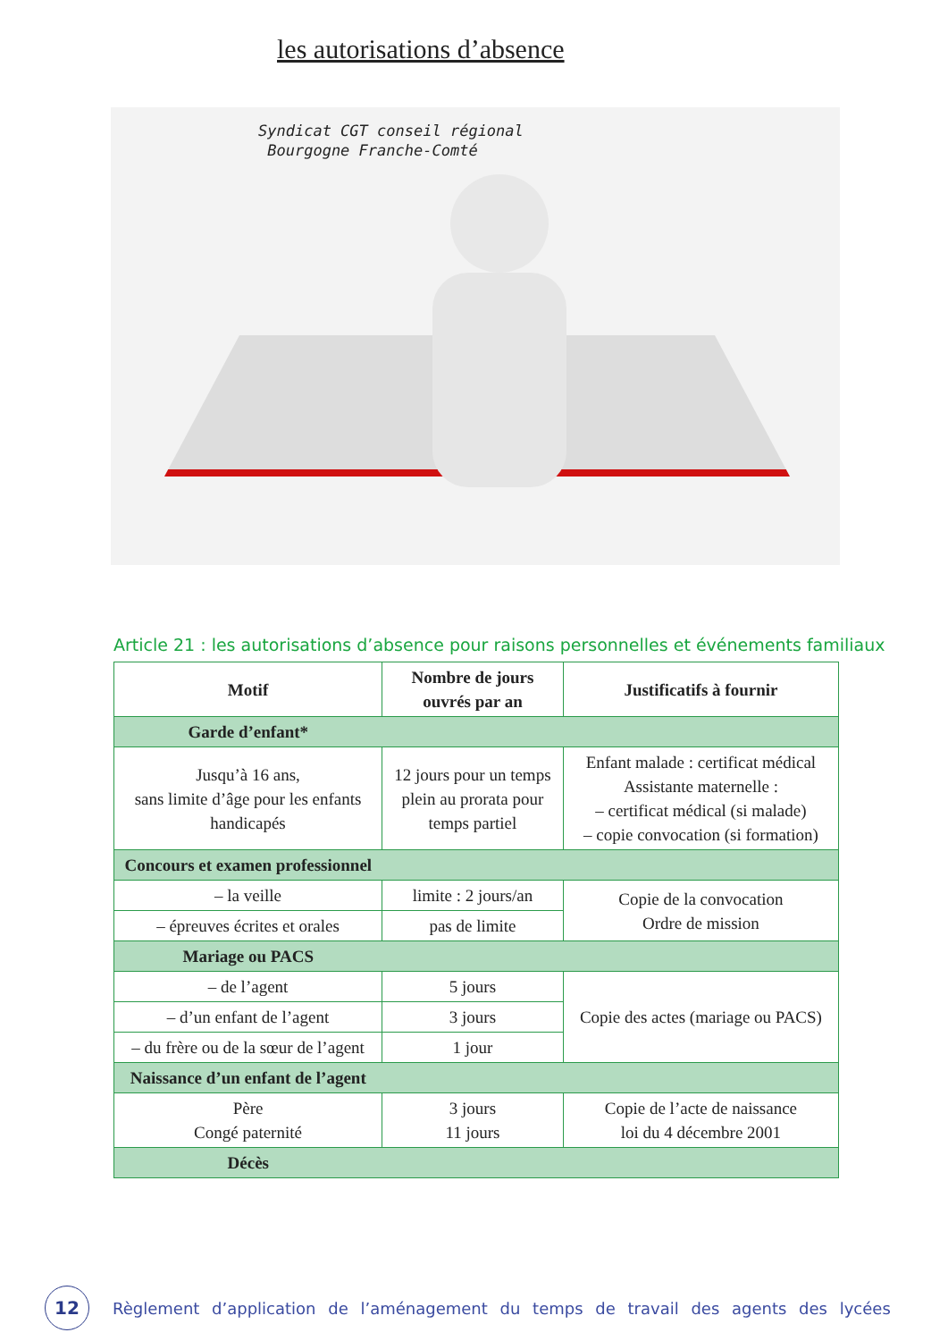les autorisations d’absence
Syndicat CGT conseil régional
Bourgogne Franche-Comté
Article 21 : les autorisations d’absence pour raisons personnelles et événements familiaux
| Motif | Nombre de jours ouvrés par an | Justificatifs à fournir |
| --- | --- | --- |
| Garde d’enfant* | | |
| Jusqu’à 16 ans, sans limite d’âge pour les enfants handicapés | 12 jours pour un temps plein au prorata pour temps partiel | Enfant malade : certificat médical Assistante maternelle : – certificat médical (si malade) – copie convocation (si formation) |
| Concours et examen professionnel | | |
| – la veille | limite : 2 jours/an | Copie de la convocation Ordre de mission |
| – épreuves écrites et orales | pas de limite | |
| Mariage ou PACS | | |
| – de l’agent | 5 jours | Copie des actes (mariage ou PACS) |
| – d’un enfant de l’agent | 3 jours | |
| – du frère ou de la sœur de l’agent | 1 jour | |
| Naissance d’un enfant de l’agent | | |
| Père Congé paternité | 3 jours 11 jours | Copie de l’acte de naissance loi du 4 décembre 2001 |
| Décès | | |
12
Règlement d’application de l’aménagement du temps de travail des agents des lycées